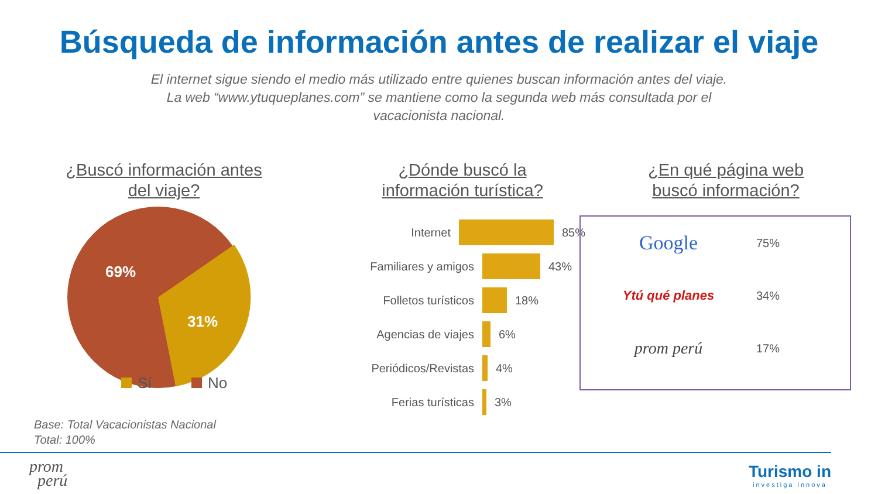Búsqueda de información antes de realizar el viaje
El internet sigue siendo el medio más utilizado entre quienes buscan información antes del viaje. La web “www.ytuqueplanes.com” se mantiene como la segunda web más consultada por el vacacionista nacional.
¿Buscó información antes
del viaje?
69%
31%
Sí
No
¿Dónde buscó la
información turística?
Internet 85%
Familiares y amigos 43%
Folletos turísticos 18%
Agencias de viajes 6%
Periódicos/Revistas 4%
Ferias turísticas 3%
¿En qué página web
buscó información?
Google 75%
Ytú qué planes 34%
prom perú 17%
Base: Total Vacacionistas Nacional
Total: 100%
prom
perú
Turismo in
investiga innova